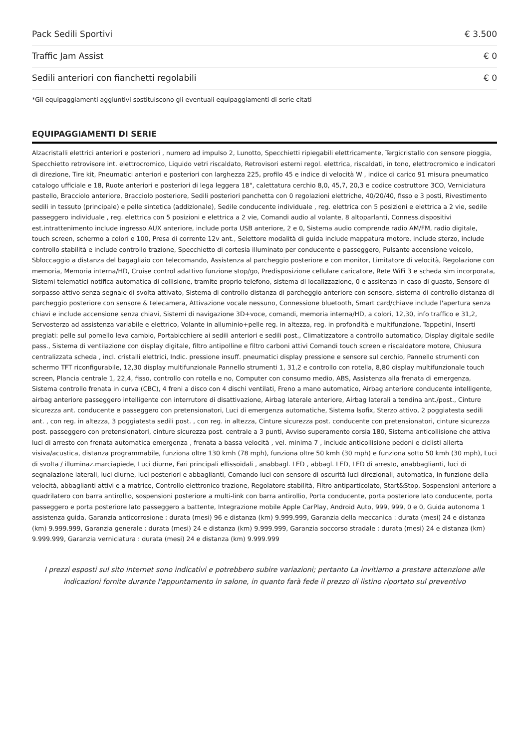| Pack Sedili Sportivi | € 3.500 |
| Traffic Jam Assist | € 0 |
| Sedili anteriori con fianchetti regolabili | € 0 |
*Gli equipaggiamenti aggiuntivi sostituiscono gli eventuali equipaggiamenti di serie citati
EQUIPAGGIAMENTI DI SERIE
Alzacristalli elettrici anteriori e posteriori , numero ad impulso 2, Lunotto, Specchietti ripiegabili elettricamente, Tergicristallo con sensore pioggia, Specchietto retrovisore int. elettrocromico, Liquido vetri riscaldato, Retrovisori esterni regol. elettrica, riscaldati, in tono, elettrocromico e indicatori di direzione, Tire kit, Pneumatici anteriori e posteriori con larghezza 225, profilo 45 e indice di velocità W , indice di carico 91 misura pneumatico catalogo ufficiale e 18, Ruote anteriori e posteriori di lega leggera 18", calettatura cerchio 8,0, 45,7, 20,3 e codice costruttore 3CO, Verniciatura pastello, Bracciolo anteriore, Bracciolo posteriore, Sedili posteriori panchetta con 0 regolazioni elettriche, 40/20/40, fisso e 3 posti, Rivestimento sedili in tessuto (principale) e pelle sintetica (addizionale), Sedile conducente individuale , reg. elettrica con 5 posizioni e elettrica a 2 vie, sedile passeggero individuale , reg. elettrica con 5 posizioni e elettrica a 2 vie, Comandi audio al volante, 8 altoparlanti, Conness.dispositivi est.intrattenimento include ingresso AUX anteriore, include porta USB anteriore, 2 e 0, Sistema audio comprende radio AM/FM, radio digitale, touch screen, schermo a colori e 100, Presa di corrente 12v ant., Selettore modalità di guida include mappatura motore, include sterzo, include controllo stabilità e include controllo trazione, Specchietto di cortesia illuminato per conducente e passeggero, Pulsante accensione veicolo, Sbloccaggio a distanza del bagagliaio con telecomando, Assistenza al parcheggio posteriore e con monitor, Limitatore di velocità, Regolazione con memoria, Memoria interna/HD, Cruise control adattivo funzione stop/go, Predisposizione cellulare caricatore, Rete WiFi 3 e scheda sim incorporata, Sistemi telematici notifica automatica di collisione, tramite proprio telefono, sistema di localizzazione, 0 e assitenza in caso di guasto, Sensore di sorpasso attivo senza segnale di svolta attivato, Sistema di controllo distanza di parcheggio anteriore con sensore, sistema di controllo distanza di parcheggio posteriore con sensore & telecamera, Attivazione vocale nessuno, Connessione bluetooth, Smart card/chiave include l'apertura senza chiavi e include accensione senza chiavi, Sistemi di navigazione 3D+voce, comandi, memoria interna/HD, a colori, 12,30, info traffico e 31,2, Servosterzo ad assistenza variabile e elettrico, Volante in alluminio+pelle reg. in altezza, reg. in profondità e multifunzione, Tappetini, Inserti pregiati: pelle sul pomello leva cambio, Portabicchiere ai sedili anteriori e sedili post., Climatizzatore a controllo automatico, Display digitale sedile pass., Sistema di ventilazione con display digitale, filtro antipolline e filtro carboni attivi Comandi touch screen e riscaldatore motore, Chiusura centralizzata scheda , incl. cristalli elettrici, Indic. pressione insuff. pneumatici display pressione e sensore sul cerchio, Pannello strumenti con schermo TFT riconfigurabile, 12,30 display multifunzionale Pannello strumenti 1, 31,2 e controllo con rotella, 8,80 display multifunzionale touch screen, Plancia centrale 1, 22,4, fisso, controllo con rotella e no, Computer con consumo medio, ABS, Assistenza alla frenata di emergenza, Sistema controllo frenata in curva (CBC), 4 freni a disco con 4 dischi ventilati, Freno a mano automatico, Airbag anteriore conducente intelligente, airbag anteriore passeggero intelligente con interrutore di disattivazione, Airbag laterale anteriore, Airbag laterali a tendina ant./post., Cinture sicurezza ant. conducente e passeggero con pretensionatori, Luci di emergenza automatiche, Sistema Isofix, Sterzo attivo, 2 poggiatesta sedili ant. , con reg. in altezza, 3 poggiatesta sedili post. , con reg. in altezza, Cinture sicurezza post. conducente con pretensionatori, cinture sicurezza post. passeggero con pretensionatori, cinture sicurezza post. centrale a 3 punti, Avviso superamento corsia 180, Sistema anticollisione che attiva luci di arresto con frenata automatica emergenza , frenata a bassa velocità , vel. minima 7 , include anticollisione pedoni e ciclisti allerta visiva/acustica, distanza programmabile, funziona oltre 130 kmh (78 mph), funziona oltre 50 kmh (30 mph) e funziona sotto 50 kmh (30 mph), Luci di svolta / illuminaz.marciapiede, Luci diurne, Fari principali ellissoidali , anabbagl. LED , abbagl. LED, LED di arresto, anabbaglianti, luci di segnalazione laterali, luci diurne, luci posteriori e abbaglianti, Comando luci con sensore di oscurità luci direzionali, automatica, in funzione della velocità, abbaglianti attivi e a matrice, Controllo elettronico trazione, Regolatore stabilità, Filtro antiparticolato, Start&Stop, Sospensioni anteriore a quadrilatero con barra antirollio, sospensioni posteriore a multi-link con barra antirollio, Porta conducente, porta posteriore lato conducente, porta passeggero e porta posteriore lato passeggero a battente, Integrazione mobile Apple CarPlay, Android Auto, 999, 999, 0 e 0, Guida autonoma 1 assistenza guida, Garanzia anticorrosione : durata (mesi) 96 e distanza (km) 9.999.999, Garanzia della meccanica : durata (mesi) 24 e distanza (km) 9.999.999, Garanzia generale : durata (mesi) 24 e distanza (km) 9.999.999, Garanzia soccorso stradale : durata (mesi) 24 e distanza (km) 9.999.999, Garanzia verniciatura : durata (mesi) 24 e distanza (km) 9.999.999
I prezzi esposti sul sito internet sono indicativi e potrebbero subire variazioni; pertanto La invitiamo a prestare attenzione alle indicazioni fornite durante l'appuntamento in salone, in quanto farà fede il prezzo di listino riportato sul preventivo